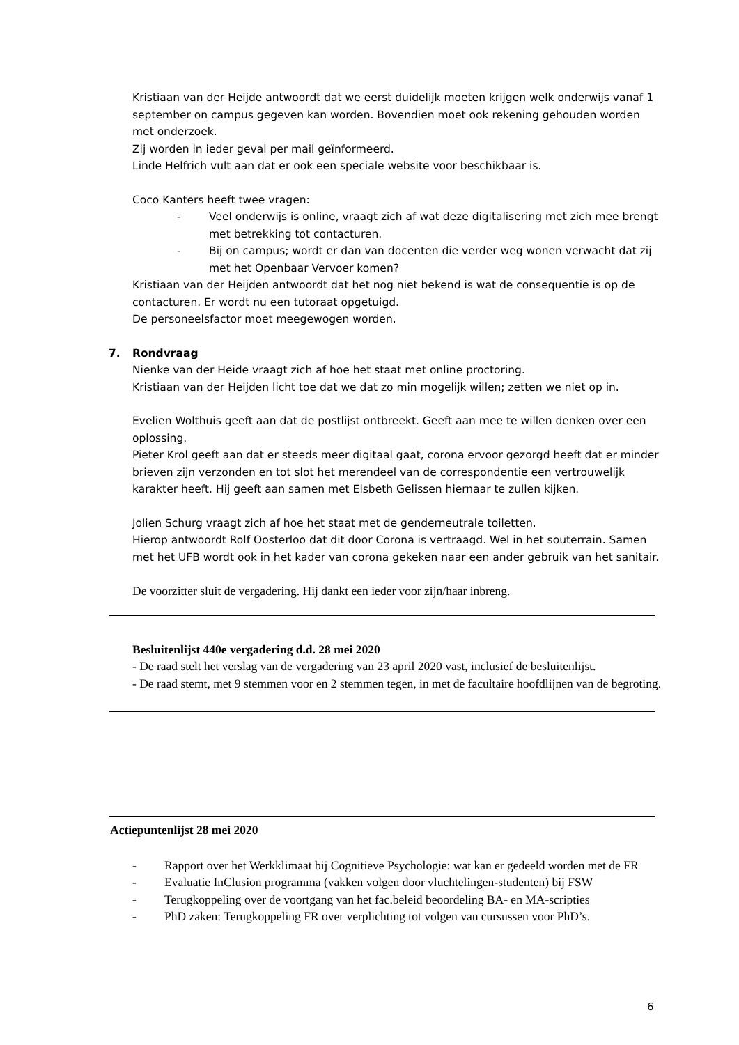Kristiaan van der Heijde antwoordt dat we eerst duidelijk moeten krijgen welk onderwijs vanaf 1 september on campus gegeven kan worden. Bovendien moet ook rekening gehouden worden met onderzoek.
Zij worden in ieder geval per mail geïnformeerd.
Linde Helfrich vult aan dat er ook een speciale website voor beschikbaar is.
Coco Kanters heeft twee vragen:
- Veel onderwijs is online, vraagt zich af wat deze digitalisering met zich mee brengt met betrekking tot contacturen.
- Bij on campus; wordt er dan van docenten die verder weg wonen verwacht dat zij met het Openbaar Vervoer komen?
Kristiaan van der Heijden antwoordt dat het nog niet bekend is wat de consequentie is op de contacturen. Er wordt nu een tutoraat opgetuigd.
De personeelsfactor moet meegewogen worden.
7. Rondvraag
Nienke van der Heide vraagt zich af hoe het staat met online proctoring.
Kristiaan van der Heijden licht toe dat we dat zo min mogelijk willen; zetten we niet op in.
Evelien Wolthuis geeft aan dat de postlijst ontbreekt. Geeft aan mee te willen denken over een oplossing.
Pieter Krol geeft aan dat er steeds meer digitaal gaat, corona ervoor gezorgd heeft dat er minder brieven zijn verzonden en tot slot het merendeel van de correspondentie een vertrouwelijk karakter heeft. Hij geeft aan samen met Elsbeth Gelissen hiernaar te zullen kijken.
Jolien Schurg vraagt zich af hoe het staat met de genderneutrale toiletten.
Hierop antwoordt Rolf Oosterloo dat dit door Corona is vertraagd. Wel in het souterrain. Samen met het UFB wordt ook in het kader van corona gekeken naar een ander gebruik van het sanitair.
De voorzitter sluit de vergadering. Hij dankt een ieder voor zijn/haar inbreng.
Besluitenlijst 440e vergadering d.d. 28 mei 2020
- De raad stelt het verslag van de vergadering van 23 april 2020 vast, inclusief de besluitenlijst.
- De raad stemt, met 9 stemmen voor en 2 stemmen tegen, in met de facultaire hoofdlijnen van de begroting.
Actiepuntenlijst 28 mei 2020
- Rapport over het Werkklimaat bij Cognitieve Psychologie: wat kan er gedeeld worden met de FR
- Evaluatie InClusion programma (vakken volgen door vluchtelingen-studenten) bij FSW
- Terugkoppeling over de voortgang van het fac.beleid beoordeling BA- en MA-scripties
- PhD zaken: Terugkoppeling FR over verplichting tot volgen van cursussen voor PhD’s.
6